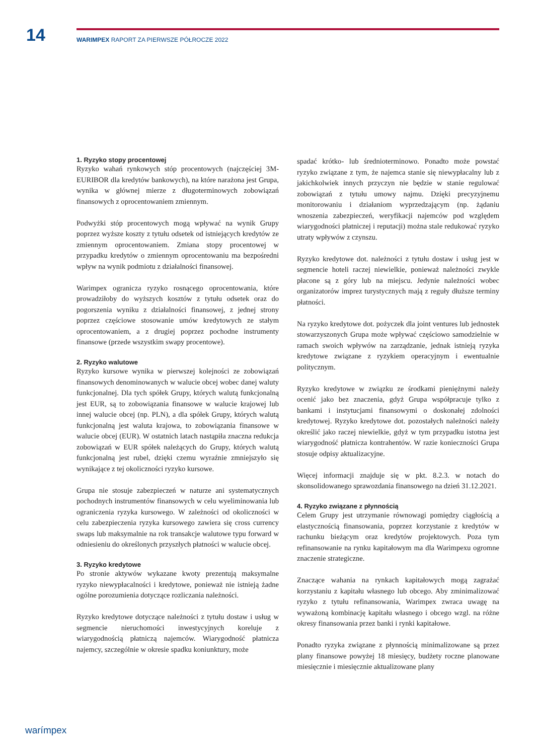14
WARIMPEX RAPORT ZA PIERWSZE PÓŁROCZE 2022
1. Ryzyko stopy procentowej
Ryzyko wahań rynkowych stóp procentowych (najczęściej 3M-EURIBOR dla kredytów bankowych), na które narażona jest Grupa, wynika w głównej mierze z długoterminowych zobowiązań finansowych z oprocentowaniem zmiennym.
Podwyżki stóp procentowych mogą wpływać na wynik Grupy poprzez wyższe koszty z tytułu odsetek od istniejących kredytów ze zmiennym oprocentowaniem. Zmiana stopy procentowej w przypadku kredytów o zmiennym oprocentowaniu ma bezpośredni wpływ na wynik podmiotu z działalności finansowej.
Warimpex ogranicza ryzyko rosnącego oprocentowania, które prowadziłoby do wyższych kosztów z tytułu odsetek oraz do pogorszenia wyniku z działalności finansowej, z jednej strony poprzez częściowe stosowanie umów kredytowych ze stałym oprocentowaniem, a z drugiej poprzez pochodne instrumenty finansowe (przede wszystkim swapy procentowe).
2. Ryzyko walutowe
Ryzyko kursowe wynika w pierwszej kolejności ze zobowiązań finansowych denominowanych w walucie obcej wobec danej waluty funkcjonalnej. Dla tych spółek Grupy, których walutą funkcjonalną jest EUR, są to zobowiązania finansowe w walucie krajowej lub innej walucie obcej (np. PLN), a dla spółek Grupy, których walutą funkcjonalną jest waluta krajowa, to zobowiązania finansowe w walucie obcej (EUR). W ostatnich latach nastąpiła znaczna redukcja zobowiązań w EUR spółek należących do Grupy, których walutą funkcjonalną jest rubel, dzięki czemu wyraźnie zmniejszyło się wynikające z tej okoliczności ryzyko kursowe.
Grupa nie stosuje zabezpieczeń w naturze ani systematycznych pochodnych instrumentów finansowych w celu wyeliminowania lub ograniczenia ryzyka kursowego. W zależności od okoliczności w celu zabezpieczenia ryzyka kursowego zawiera się cross currency swaps lub maksymalnie na rok transakcje walutowe typu forward w odniesieniu do określonych przyszłych płatności w walucie obcej.
3. Ryzyko kredytowe
Po stronie aktywów wykazane kwoty prezentują maksymalne ryzyko niewypłacalności i kredytowe, ponieważ nie istnieją żadne ogólne porozumienia dotyczące rozliczania należności.
Ryzyko kredytowe dotyczące należności z tytułu dostaw i usług w segmencie nieruchomości inwestycyjnych koreluje z wiarygodnością płatniczą najemców. Wiarygodność płatnicza najemcy, szczególnie w okresie spadku koniunktury, może
spadać krótko- lub średnioterminowo. Ponadto może powstać ryzyko związane z tym, że najemca stanie się niewypłacalny lub z jakichkolwiek innych przyczyn nie będzie w stanie regulować zobowiązań z tytułu umowy najmu. Dzięki precyzyjnemu monitorowaniu i działaniom wyprzedzającym (np. żądaniu wnoszenia zabezpieczeń, weryfikacji najemców pod względem wiarygodności płatniczej i reputacji) można stale redukować ryzyko utraty wpływów z czynszu.
Ryzyko kredytowe dot. należności z tytułu dostaw i usług jest w segmencie hoteli raczej niewielkie, ponieważ należności zwykle płacone są z góry lub na miejscu. Jedynie należności wobec organizatorów imprez turystycznych mają z reguły dłuższe terminy płatności.
Na ryzyko kredytowe dot. pożyczek dla joint ventures lub jednostek stowarzyszonych Grupa może wpływać częściowo samodzielnie w ramach swoich wpływów na zarządzanie, jednak istnieją ryzyka kredytowe związane z ryzykiem operacyjnym i ewentualnie politycznym.
Ryzyko kredytowe w związku ze środkami pieniężnymi należy ocenić jako bez znaczenia, gdyż Grupa współpracuje tylko z bankami i instytucjami finansowymi o doskonałej zdolności kredytowej. Ryzyko kredytowe dot. pozostałych należności należy określić jako raczej niewielkie, gdyż w tym przypadku istotna jest wiarygodność płatnicza kontrahentów. W razie konieczności Grupa stosuje odpisy aktualizacyjne.
Więcej informacji znajduje się w pkt. 8.2.3. w notach do skonsolidowanego sprawozdania finansowego na dzień 31.12.2021.
4. Ryzyko związane z płynnością
Celem Grupy jest utrzymanie równowagi pomiędzy ciągłością a elastycznością finansowania, poprzez korzystanie z kredytów w rachunku bieżącym oraz kredytów projektowych. Poza tym refinansowanie na rynku kapitałowym ma dla Warimpexu ogromne znaczenie strategiczne.
Znaczące wahania na rynkach kapitałowych mogą zagrażać korzystaniu z kapitału własnego lub obcego. Aby zminimalizować ryzyko z tytułu refinansowania, Warimpex zwraca uwagę na wyważoną kombinację kapitału własnego i obcego wzgl. na różne okresy finansowania przez banki i rynki kapitałowe.
Ponadto ryzyka związane z płynnością minimalizowane są przez plany finansowe powyżej 18 miesięcy, budżety roczne planowane miesięcznie i miesięcznie aktualizowane plany
warímpex